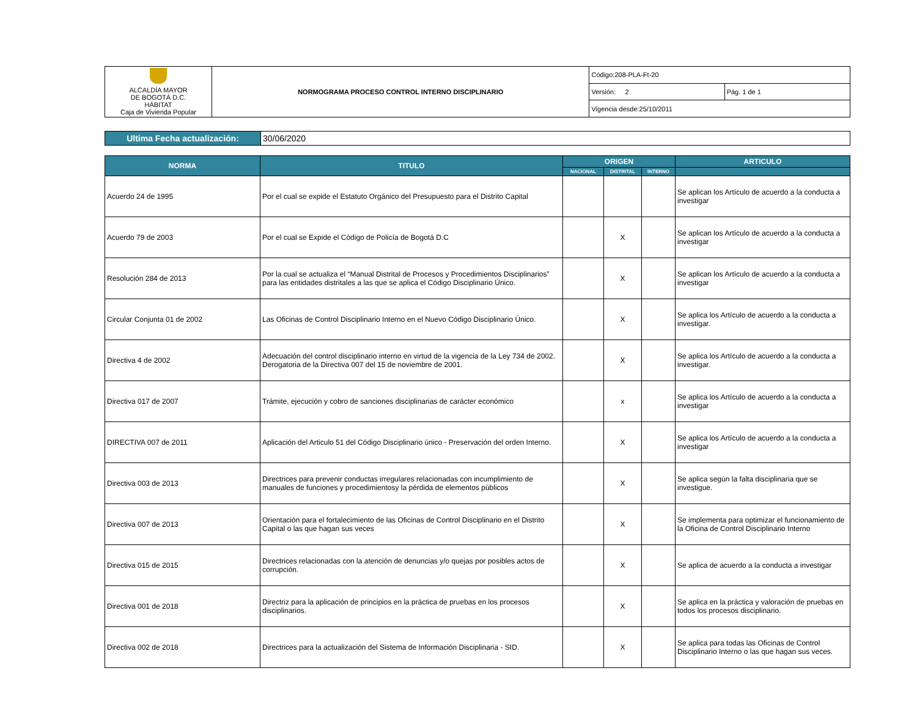| ALCALDÍA MAYOR DE BOGOTÁ D.C. HÁBITAT Caja de Vivienda Popular | NORMOGRAMA PROCESO CONTROL INTERNO DISCIPLINARIO | Código:208-PLA-Ft-20 | |
| | | Versión: 2 | Pág. 1 de 1 |
| | | Vigencia desde:25/10/2011 | |
| Ultima Fecha actualización: | 30/06/2020 |
| NORMA | TITULO | ORIGEN | | | ARTICULO |
| --- | --- | --- | --- | --- | --- |
| | | NACIONAL | DISTRITAL | INTERNO | |
| Acuerdo 24 de 1995 | Por el cual se expide el Estatuto Orgánico del Presupuesto para el Distrito Capital | | | | Se aplican los Artículo de acuerdo a la conducta a investigar |
| Acuerdo 79 de 2003 | Por el cual se Expide el Código de Policía de Bogotá D.C | | X | | Se aplican los Artículo de acuerdo a la conducta a investigar |
| Resolución 284 de 2013 | Por la cual se actualiza el “Manual Distrital de Procesos y Procedimientos Disciplinarios” para las entidades distritales a las que se aplica el Código Disciplinario Único. | | X | | Se aplican los Artículo de acuerdo a la conducta a investigar |
| Circular Conjunta 01 de 2002 | Las Oficinas de Control Disciplinario Interno en el Nuevo Código Disciplinario Único. | | X | | Se aplica los Artículo de acuerdo a la conducta a investigar. |
| Directiva 4 de 2002 | Adecuación del control disciplinario interno en virtud de la vigencia de la Ley 734 de 2002. Derogatoria de la Directiva 007 del 15 de noviembre de 2001. | | X | | Se aplica los Artículo de acuerdo a la conducta a investigar. |
| Directiva 017 de 2007 | Trámite, ejecución y cobro de sanciones disciplinarias de carácter económico | | x | | Se aplica los Artículo de acuerdo a la conducta a investigar |
| DIRECTIVA 007 de 2011 | Aplicación del Articulo 51 del Código Disciplinario único - Preservación del orden Interno. | | X | | Se aplica los Artículo de acuerdo a la conducta a investigar |
| Directiva 003 de 2013 | Directrices para prevenir conductas irregulares relacionadas con incumplimiento de manuales de funciones y procedimientosy la pérdida de elementos públicos | | X | | Se aplica según la falta disciplinaria que se investigue. |
| Directiva 007 de 2013 | Orientación para el fortalecimiento de las Oficinas de Control Disciplinario en el Distrito Capital o las que hagan sus veces | | X | | Se implementa para optimizar el funcionamiento de la Oficina de Control Disciplinario Interno |
| Directiva 015 de 2015 | Directrices relacionadas con la atención de denuncias y/o quejas por posibles actos de corrupción. | | X | | Se aplica de acuerdo a la conducta a investigar |
| Directiva 001 de 2018 | Directriz para la aplicación de principios en la práctica de pruebas en los procesos disciplinarios. | | X | | Se aplica en la práctica y valoración de pruebas en todos los procesos disciplinario. |
| Directiva 002 de 2018 | Directrices para la actualización del Sistema de Información Disciplinaria - SID. | | X | | Se aplica para todas las Oficinas de Control Disciplinario Interno o las que hagan sus veces. |